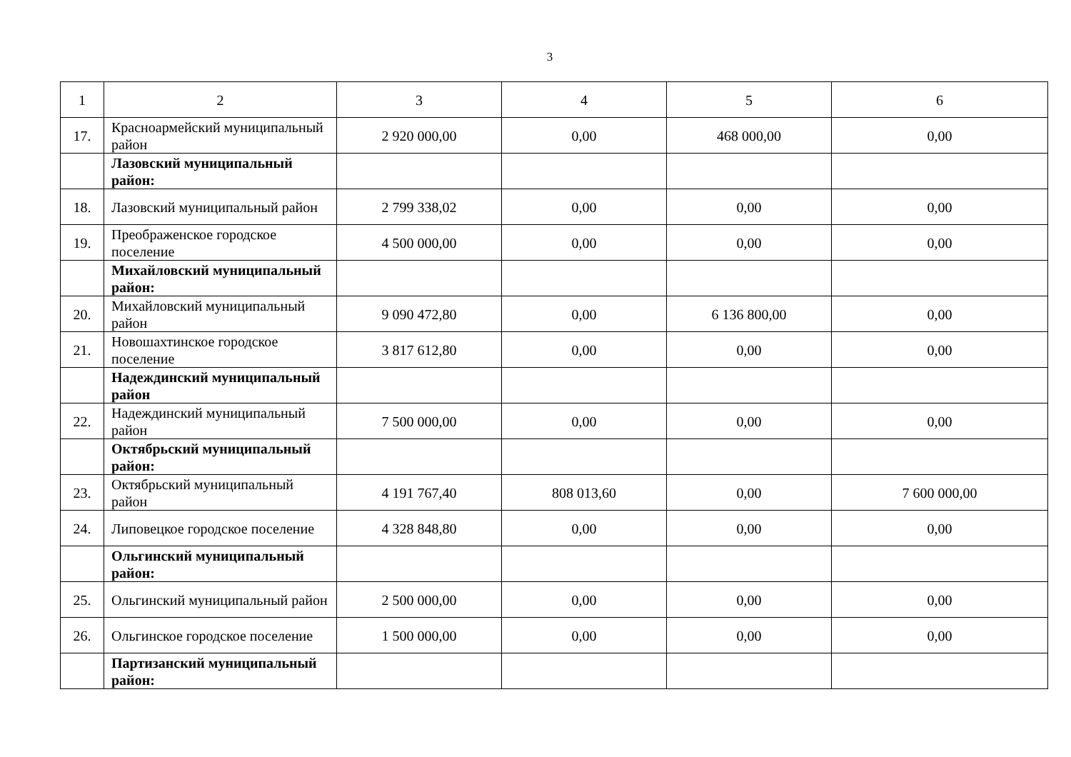3
| 1 | 2 | 3 | 4 | 5 | 6 |
| 17. | Красноармейский муниципальный район | 2 920 000,00 | 0,00 | 468 000,00 | 0,00 |
| | Лазовский муниципальный район: | | | | |
| 18. | Лазовский муниципальный район | 2 799 338,02 | 0,00 | 0,00 | 0,00 |
| 19. | Преображенское городское поселение | 4 500 000,00 | 0,00 | 0,00 | 0,00 |
| | Михайловский муниципальный район: | | | | |
| 20. | Михайловский муниципальный район | 9 090 472,80 | 0,00 | 6 136 800,00 | 0,00 |
| 21. | Новошахтинское городское поселение | 3 817 612,80 | 0,00 | 0,00 | 0,00 |
| | Надеждинский муниципальный район | | | | |
| 22. | Надеждинский муниципальный район | 7 500 000,00 | 0,00 | 0,00 | 0,00 |
| | Октябрьский муниципальный район: | | | | |
| 23. | Октябрьский муниципальный район | 4 191 767,40 | 808 013,60 | 0,00 | 7 600 000,00 |
| 24. | Липовецкое городское поселение | 4 328 848,80 | 0,00 | 0,00 | 0,00 |
| | Ольгинский муниципальный район: | | | | |
| 25. | Ольгинский муниципальный район | 2 500 000,00 | 0,00 | 0,00 | 0,00 |
| 26. | Ольгинское городское поселение | 1 500 000,00 | 0,00 | 0,00 | 0,00 |
| | Партизанский муниципальный район: | | | | |